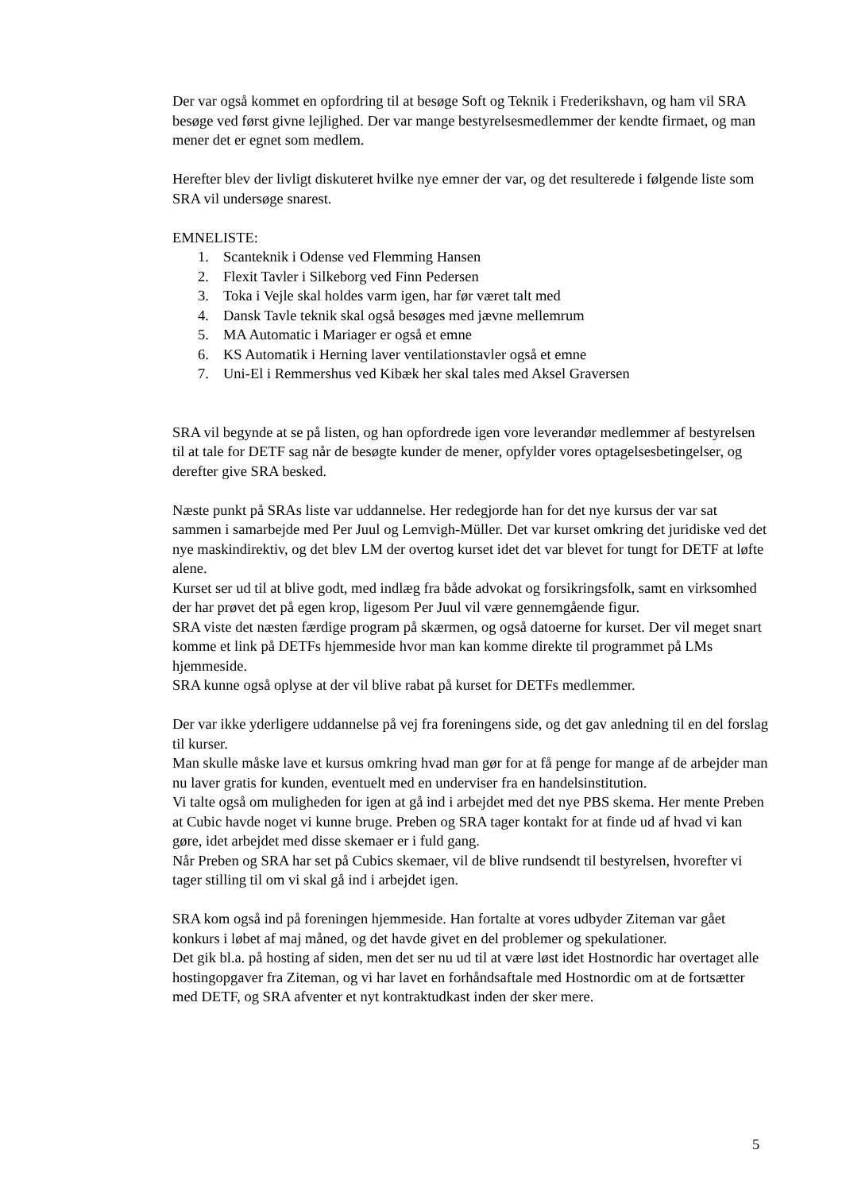Der var også kommet en opfordring til at besøge Soft og Teknik i Frederikshavn, og ham vil SRA besøge ved først givne lejlighed. Der var mange bestyrelsesmedlemmer der kendte firmaet, og man mener det er egnet som medlem.
Herefter blev der livligt diskuteret hvilke nye emner der var, og det resulterede i følgende liste som SRA vil undersøge snarest.
EMNELISTE:
1. Scanteknik i Odense ved Flemming Hansen
2. Flexit Tavler i Silkeborg ved Finn Pedersen
3. Toka i Vejle skal holdes varm igen, har før været talt med
4. Dansk Tavle teknik skal også besøges med jævne mellemrum
5. MA Automatic i Mariager er også et emne
6. KS Automatik i Herning laver ventilationstavler også et emne
7. Uni-El i Remmershus ved Kibæk her skal tales med Aksel Graversen
SRA vil begynde at se på listen, og han opfordrede igen vore leverandør medlemmer af bestyrelsen til at tale for DETF sag når de besøgte kunder de mener, opfylder vores optagelsesbetingelser, og derefter give SRA besked.
Næste punkt på SRAs liste var uddannelse. Her redegjorde han for det nye kursus der var sat sammen i samarbejde med Per Juul og Lemvigh-Müller. Det var kurset omkring det juridiske ved det nye maskindirektiv, og det blev LM der overtog kurset idet det var blevet for tungt for DETF at løfte alene.
Kurset ser ud til at blive godt, med indlæg fra både advokat og forsikringsfolk, samt en virksomhed der har prøvet det på egen krop, ligesom Per Juul vil være gennemgående figur.
SRA viste det næsten færdige program på skærmen, og også datoerne for kurset. Der vil meget snart komme et link på DETFs hjemmeside hvor man kan komme direkte til programmet på LMs hjemmeside.
SRA kunne også oplyse at der vil blive rabat på kurset for DETFs medlemmer.
Der var ikke yderligere uddannelse på vej fra foreningens side, og det gav anledning til en del forslag til kurser.
Man skulle måske lave et kursus omkring hvad man gør for at få penge for mange af de arbejder man nu laver gratis for kunden, eventuelt med en underviser fra en handelsinstitution.
Vi talte også om muligheden for igen at gå ind i arbejdet med det nye PBS skema. Her mente Preben at Cubic havde noget vi kunne bruge. Preben og SRA tager kontakt for at finde ud af hvad vi kan gøre, idet arbejdet med disse skemaer er i fuld gang.
Når Preben og SRA har set på Cubics skemaer, vil de blive rundsendt til bestyrelsen, hvorefter vi tager stilling til om vi skal gå ind i arbejdet igen.
SRA kom også ind på foreningen hjemmeside. Han fortalte at vores udbyder Ziteman var gået konkurs i løbet af maj måned, og det havde givet en del problemer og spekulationer.
Det gik bl.a. på hosting af siden, men det ser nu ud til at være løst idet Hostnordic har overtaget alle hostingopgaver fra Ziteman, og vi har lavet en forhåndsaftale med Hostnordic om at de fortsætter med DETF, og SRA afventer et nyt kontraktudkast inden der sker mere.
5